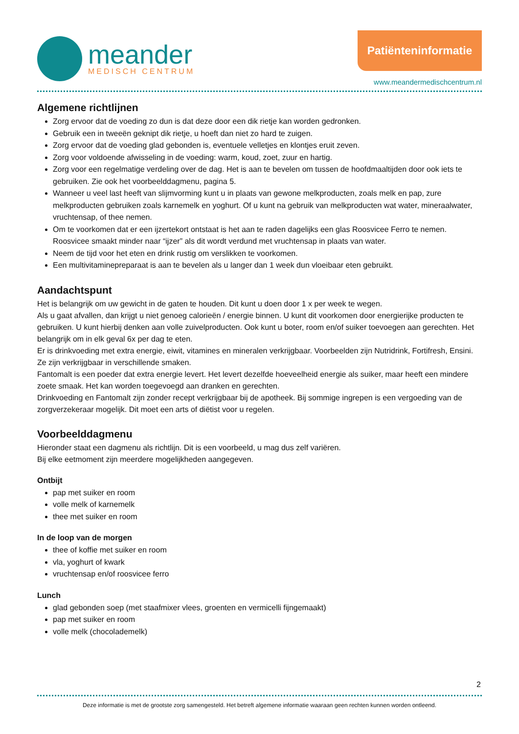meander
MEDISCH CENTRUM
Patiënteninformatie
www.meandermedischcentrum.nl
Algemene richtlijnen
Zorg ervoor dat de voeding zo dun is dat deze door een dik rietje kan worden gedronken.
Gebruik een in tweeën geknipt dik rietje, u hoeft dan niet zo hard te zuigen.
Zorg ervoor dat de voeding glad gebonden is, eventuele velletjes en klontjes eruit zeven.
Zorg voor voldoende afwisseling in de voeding: warm, koud, zoet, zuur en hartig.
Zorg voor een regelmatige verdeling over de dag. Het is aan te bevelen om tussen de hoofdmaaltijden door ook iets te gebruiken. Zie ook het voorbeelddagmenu, pagina 5.
Wanneer u veel last heeft van slijmvorming kunt u in plaats van gewone melkproducten, zoals melk en pap, zure melkproducten gebruiken zoals karnemelk en yoghurt. Of u kunt na gebruik van melkproducten wat water, mineraalwater, vruchtensap, of thee nemen.
Om te voorkomen dat er een ijzertekort ontstaat is het aan te raden dagelijks een glas Roosvicee Ferro te nemen. Roosvicee smaakt minder naar “ijzer” als dit wordt verdund met vruchtensap in plaats van water.
Neem de tijd voor het eten en drink rustig om verslikken te voorkomen.
Een multivitaminepreparaat is aan te bevelen als u langer dan 1 week dun vloeibaar eten gebruikt.
Aandachtspunt
Het is belangrijk om uw gewicht in de gaten te houden. Dit kunt u doen door 1 x per week te wegen.
Als u gaat afvallen, dan krijgt u niet genoeg calorieën / energie binnen. U kunt dit voorkomen door energierijke producten te gebruiken. U kunt hierbij denken aan volle zuivelproducten. Ook kunt u boter, room en/of suiker toevoegen aan gerechten. Het belangrijk om in elk geval 6x per dag te eten.
Er is drinkvoeding met extra energie, eiwit, vitamines en mineralen verkrijgbaar. Voorbeelden zijn Nutridrink, Fortifresh, Ensini. Ze zijn verkrijgbaar in verschillende smaken.
Fantomalt is een poeder dat extra energie levert. Het levert dezelfde hoeveelheid energie als suiker, maar heeft een mindere zoete smaak. Het kan worden toegevoegd aan dranken en gerechten.
Drinkvoeding en Fantomalt zijn zonder recept verkrijgbaar bij de apotheek. Bij sommige ingrepen is een vergoeding van de zorgverzekeraar mogelijk. Dit moet een arts of diëtist voor u regelen.
Voorbeelddagmenu
Hieronder staat een dagmenu als richtlijn. Dit is een voorbeeld, u mag dus zelf variëren.
Bij elke eetmoment zijn meerdere mogelijkheden aangegeven.
Ontbijt
pap met suiker en room
volle melk of karnemelk
thee met suiker en room
In de loop van de morgen
thee of koffie met suiker en room
vla, yoghurt of kwark
vruchtensap en/of roosvicee ferro
Lunch
glad gebonden soep (met staafmixer vlees, groenten en vermicelli fijngemaakt)
pap met suiker en room
volle melk (chocolademelk)
2
Deze informatie is met de grootste zorg samengesteld. Het betreft algemene informatie waaraan geen rechten kunnen worden ontleend.